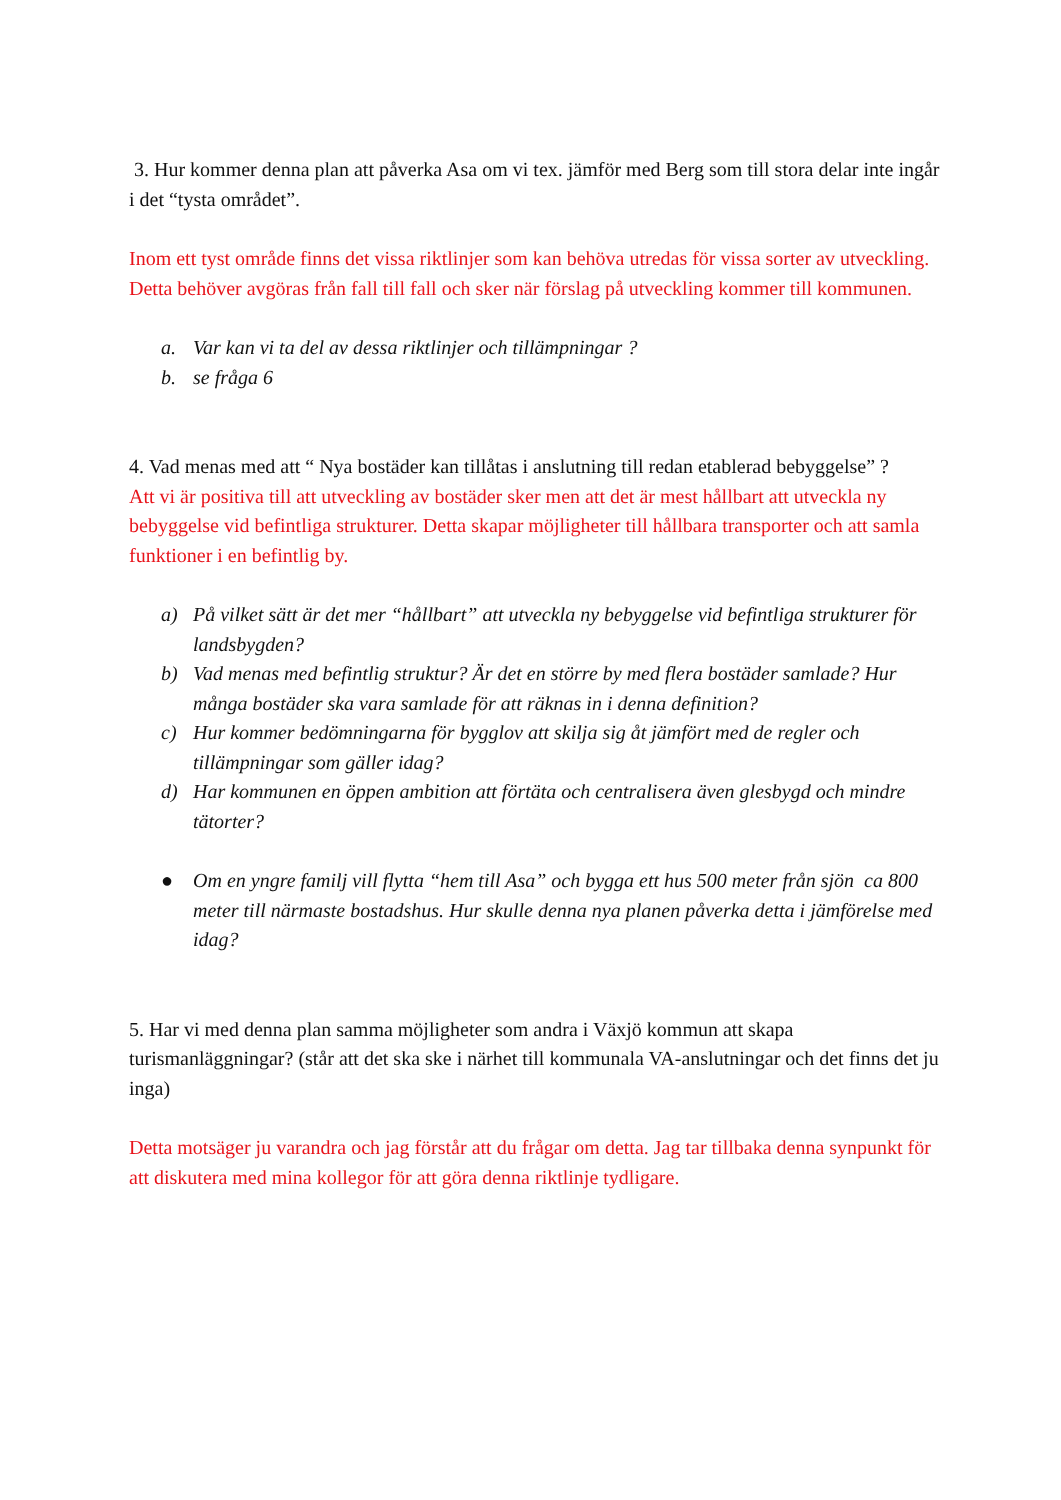3. Hur kommer denna plan att påverka Asa om vi tex. jämför med Berg som till stora delar inte ingår i det “tysta området”.
Inom ett tyst område finns det vissa riktlinjer som kan behöva utredas för vissa sorter av utveckling. Detta behöver avgöras från fall till fall och sker när förslag på utveckling kommer till kommunen.
a. Var kan vi ta del av dessa riktlinjer och tillämpningar ?
b. se fråga 6
4. Vad menas med att “ Nya bostäder kan tillåtas i anslutning till redan etablerad bebyggelse” ?
Att vi är positiva till att utveckling av bostäder sker men att det är mest hållbart att utveckla ny bebyggelse vid befintliga strukturer. Detta skapar möjligheter till hållbara transporter och att samla funktioner i en befintlig by.
a) På vilket sätt är det mer “hållbart” att utveckla ny bebyggelse vid befintliga strukturer för landsbygden?
b) Vad menas med befintlig struktur? Är det en större by med flera bostäder samlade? Hur många bostäder ska vara samlade för att räknas in i denna definition?
c) Hur kommer bedömningarna för bygglov att skilja sig åt jämfört med de regler och tillämpningar som gäller idag?
d) Har kommunen en öppen ambition att förtäta och centralisera även glesbygd och mindre tätorter?
● Om en yngre familj vill flytta “hem till Asa” och bygga ett hus 500 meter från sjön ca 800 meter till närmaste bostadshus. Hur skulle denna nya planen påverka detta i jämförelse med idag?
5. Har vi med denna plan samma möjligheter som andra i Växjö kommun att skapa turismanläggningar? (står att det ska ske i närhet till kommunala VA-anslutningar och det finns det ju inga)
Detta motsäger ju varandra och jag förstår att du frågar om detta. Jag tar tillbaka denna synpunkt för att diskutera med mina kollegor för att göra denna riktlinje tydligare.